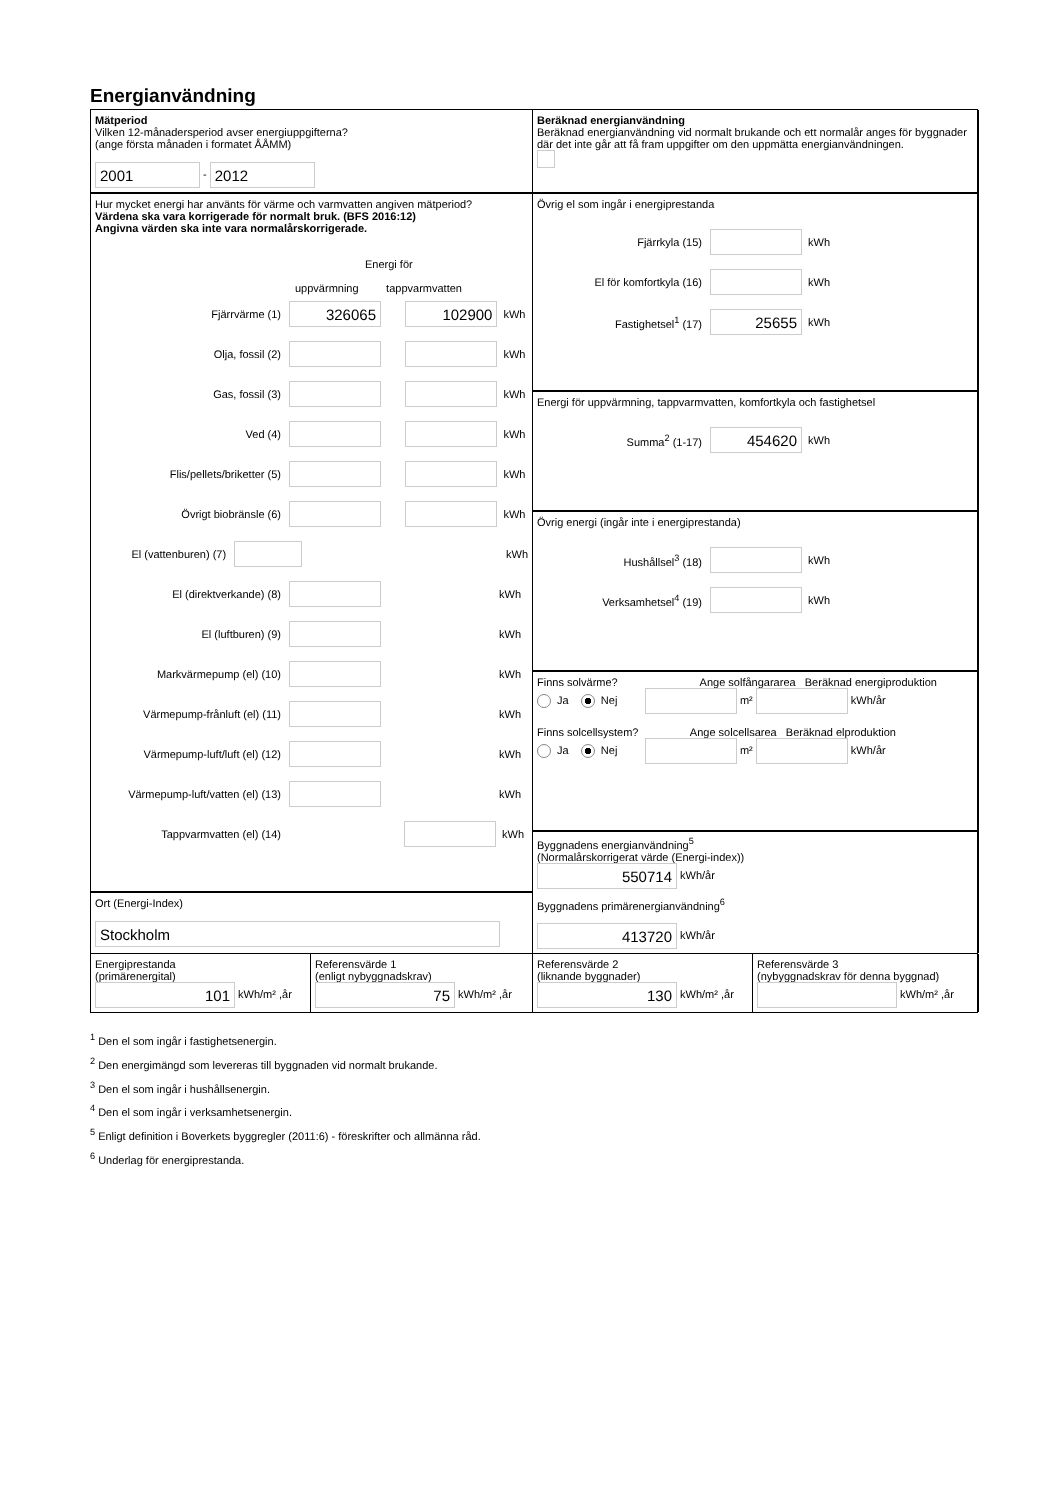Energianvändning
Mätperiod
Vilken 12-månadersperiod avser energiuppgifterna?
(ange första månaden i formatet ÅÅMM)
2001 - 2012
Beräknad energianvändning
Beräknad energianvändning vid normalt brukande och ett normalår anges för byggnader där det inte går att få fram uppgifter om den uppmätta energianvändningen.
Hur mycket energi har använts för värme och varmvatten angiven mätperiod?
Värdena ska vara korrigerade för normalt bruk. (BFS 2016:12)
Angivna värden ska inte vara normalårskorrigerade.
Energi för
uppvärmning tappvarmvatten
Fjärrvärme (1) 326065 102900 kWh
Olja, fossil (2) kWh
Gas, fossil (3) kWh
Ved (4) kWh
Flis/pellets/briketter (5) kWh
Övrigt biobränsle (6) kWh
El (vattenburen) (7) kWh
El (direktverkande) (8) kWh
El (luftburen) (9) kWh
Markvärmepump (el) (10) kWh
Värmepump-frånluft (el) (11) kWh
Värmepump-luft/luft (el) (12) kWh
Värmepump-luft/vatten (el) (13) kWh
Tappvarmvatten (el) (14) kWh
Övrig el som ingår i energiprestanda
Fjärrkyla (15) kWh
El för komfortkyla (16) kWh
Fastighetsel<sup>1</sup> (17) 25655 kWh
Energi för uppvärmning, tappvarmvatten, komfortkyla och fastighetsel
Summa<sup>2</sup> (1-17) 454620 kWh
Övrig energi (ingår inte i energiprestanda)
Hushållsel<sup>3</sup> (18) kWh
Verksamhetsel<sup>4</sup> (19) kWh
Finns solvärme? Ange solfångararea Beräknad energiproduktion
Ja Nej m² kWh/år
Finns solcellsystem? Ange solcellsarea Beräknad elproduktion
Ja Nej m² kWh/år
Byggnadens energianvändning<sup>5</sup>
(Normalårskorrigerat värde (Energi-index))
550714 kWh/år
Ort (Energi-Index)
Stockholm
Byggnadens primärenergianvändning<sup>6</sup>
413720 kWh/år
Energiprestanda
(primärenergital)
101 kWh/m² ,år
Referensvärde 1
(enligt nybyggnadskrav)
75 kWh/m² ,år
Referensvärde 2
(liknande byggnader)
130 kWh/m² ,år
Referensvärde 3
(nybyggnadskrav för denna byggnad)
kWh/m² ,år
<sup>1</sup> Den el som ingår i fastighetsenergin.
<sup>2</sup> Den energimängd som levereras till byggnaden vid normalt brukande.
<sup>3</sup> Den el som ingår i hushållsenergin.
<sup>4</sup> Den el som ingår i verksamhetsenergin.
<sup>5</sup> Enligt definition i Boverkets byggregler (2011:6) - föreskrifter och allmänna råd.
<sup>6</sup> Underlag för energiprestanda.